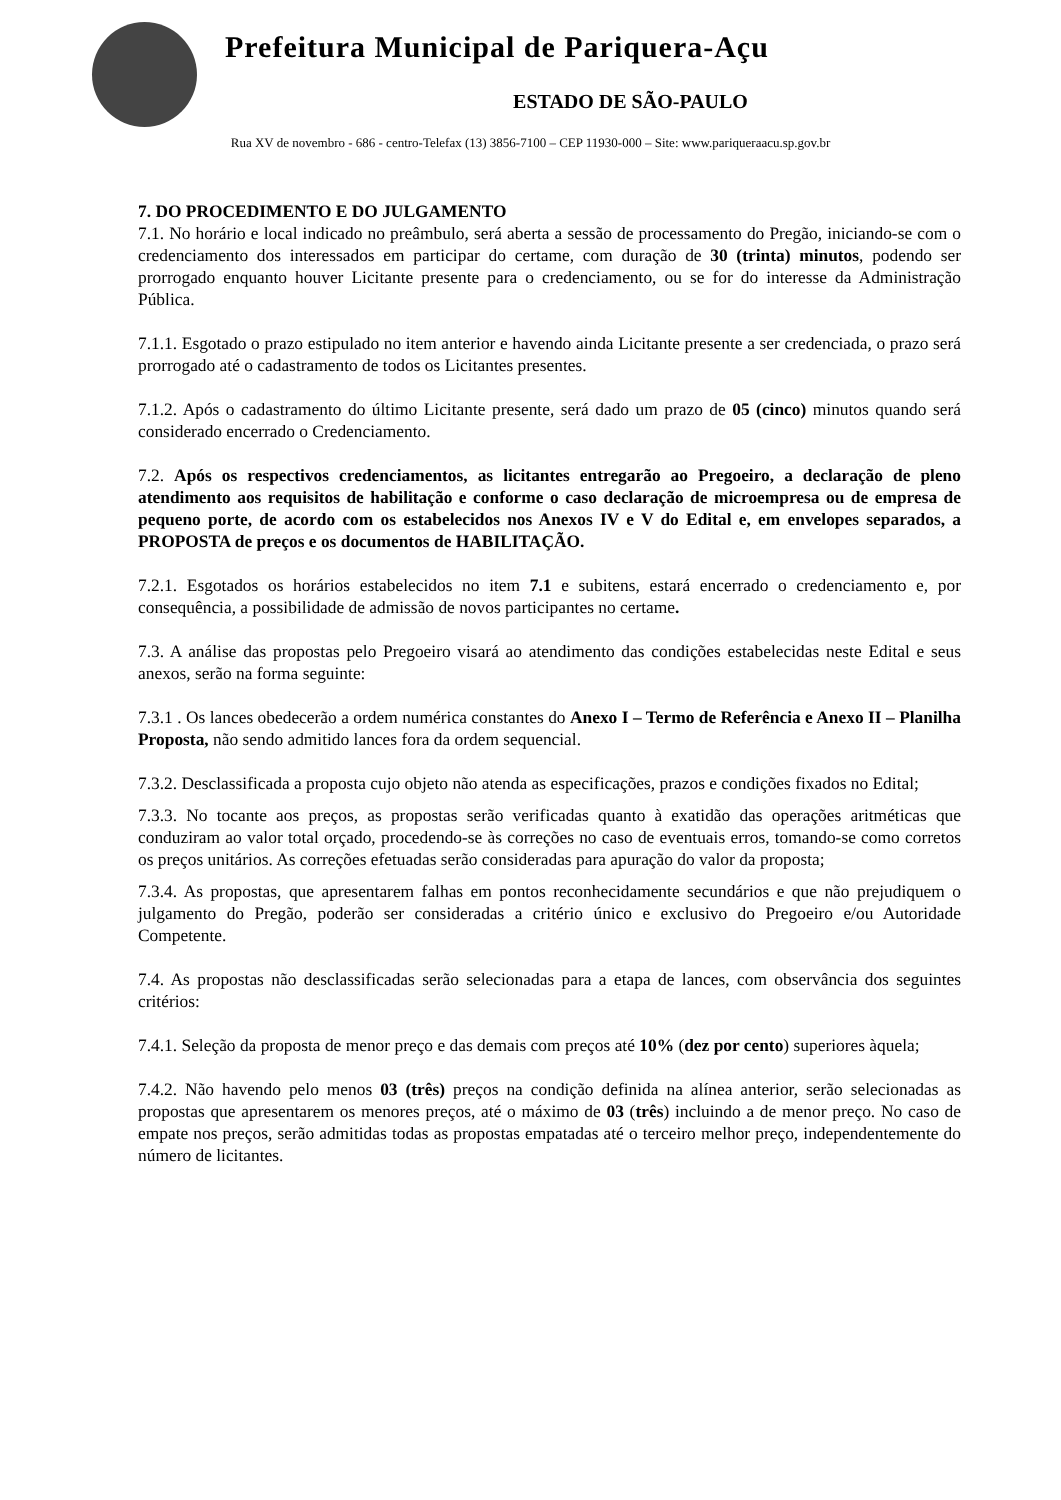Prefeitura Municipal de Pariquera-Açu
ESTADO DE SÃO-PAULO
Rua XV de novembro - 686 - centro-Telefax (13) 3856-7100 – CEP 11930-000 – Site: www.pariqueraacu.sp.gov.br
7. DO PROCEDIMENTO E DO JULGAMENTO
7.1. No horário e local indicado no preâmbulo, será aberta a sessão de processamento do Pregão, iniciando-se com o credenciamento dos interessados em participar do certame, com duração de 30 (trinta) minutos, podendo ser prorrogado enquanto houver Licitante presente para o credenciamento, ou se for do interesse da Administração Pública.
7.1.1. Esgotado o prazo estipulado no item anterior e havendo ainda Licitante presente a ser credenciada, o prazo será prorrogado até o cadastramento de todos os Licitantes presentes.
7.1.2. Após o cadastramento do último Licitante presente, será dado um prazo de 05 (cinco) minutos quando será considerado encerrado o Credenciamento.
7.2. Após os respectivos credenciamentos, as licitantes entregarão ao Pregoeiro, a declaração de pleno atendimento aos requisitos de habilitação e conforme o caso declaração de microempresa ou de empresa de pequeno porte, de acordo com os estabelecidos nos Anexos IV e V do Edital e, em envelopes separados, a PROPOSTA de preços e os documentos de HABILITAÇÃO.
7.2.1. Esgotados os horários estabelecidos no item 7.1 e subitens, estará encerrado o credenciamento e, por consequência, a possibilidade de admissão de novos participantes no certame.
7.3. A análise das propostas pelo Pregoeiro visará ao atendimento das condições estabelecidas neste Edital e seus anexos, serão na forma seguinte:
7.3.1 . Os lances obedecerão a ordem numérica constantes do Anexo I – Termo de Referência e Anexo II – Planilha Proposta, não sendo admitido lances fora da ordem sequencial.
7.3.2. Desclassificada a proposta cujo objeto não atenda as especificações, prazos e condições fixados no Edital;
7.3.3. No tocante aos preços, as propostas serão verificadas quanto à exatidão das operações aritméticas que conduziram ao valor total orçado, procedendo-se às correções no caso de eventuais erros, tomando-se como corretos os preços unitários. As correções efetuadas serão consideradas para apuração do valor da proposta;
7.3.4. As propostas, que apresentarem falhas em pontos reconhecidamente secundários e que não prejudiquem o julgamento do Pregão, poderão ser consideradas a critério único e exclusivo do Pregoeiro e/ou Autoridade Competente.
7.4. As propostas não desclassificadas serão selecionadas para a etapa de lances, com observância dos seguintes critérios:
7.4.1. Seleção da proposta de menor preço e das demais com preços até 10% (dez por cento) superiores àquela;
7.4.2. Não havendo pelo menos 03 (três) preços na condição definida na alínea anterior, serão selecionadas as propostas que apresentarem os menores preços, até o máximo de 03 (três) incluindo a de menor preço. No caso de empate nos preços, serão admitidas todas as propostas empatadas até o terceiro melhor preço, independentemente do número de licitantes.